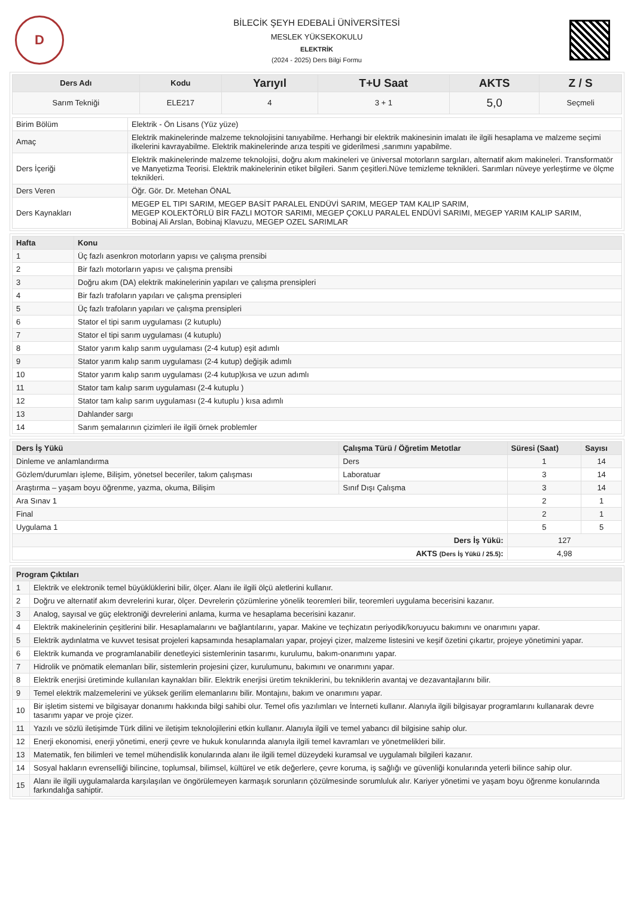D
BİLECİK ŞEYH EDEBALİ ÜNİVERSİTESİ
MESLEK YÜKSEKOKULU
ELEKTRİK
(2024 - 2025) Ders Bilgi Formu
| Ders Adı | Kodu | Yarıyıl | T+U Saat | AKTS | Z / S |
| --- | --- | --- | --- | --- | --- |
| Sarım Tekniği | ELE217 | 4 | 3 + 1 | 5,0 | Seçmeli |
| Birim Bölüm | Elektrik - Ön Lisans (Yüz yüze) |
| Amaç | Elektrik makinelerinde malzeme teknolojisini tanıyabilme. Herhangi bir elektrik makinesinin imalatı ile ilgili hesaplama ve malzeme seçimi ilkelerini kavrayabilme. Elektrik makinelerinde arıza tespiti ve giderilmesi ,sarımını yapabilme. |
| Ders İçeriği | Elektrik makinelerinde malzeme teknolojisi, doğru akım makineleri ve üniversal motorların sargıları, alternatif akım makineleri. Transformatör ve Manyetizma Teorisi. Elektrik makinelerinin etiket bilgileri. Sarım çeşitleri.Nüve temizleme teknikleri. Sarımları nüveye yerleştirme ve ölçme teknikleri. |
| Ders Veren | Öğr. Gör. Dr. Metehan ÖNAL |
| Ders Kaynakları | MEGEP EL TIPI SARIM, MEGEP BASİT PARALEL ENDÜVİ SARIM, MEGEP TAM KALIP SARIM, MEGEP KOLEKTÖRLÜ BİR FAZLI MOTOR SARIMI, MEGEP ÇOKLU PARALEL ENDÜVİ SARIMI, MEGEP YARIM KALIP SARIM, Bobinaj Ali Arslan, Bobinaj Klavuzu, MEGEP OZEL SARIMLAR |
| Hafta | Konu |
| --- | --- |
| 1 | Üç fazlı asenkron motorların yapısı ve çalışma prensibi |
| 2 | Bir fazlı motorların yapısı ve çalışma prensibi |
| 3 | Doğru akım (DA) elektrik makinelerinin yapıları ve çalışma prensipleri |
| 4 | Bir fazlı trafoların yapıları ve çalışma prensipleri |
| 5 | Üç fazlı trafoların yapıları ve çalışma prensipleri |
| 6 | Stator el tipi sarım uygulaması (2 kutuplu) |
| 7 | Stator el tipi sarım uygulaması (4 kutuplu) |
| 8 | Stator yarım kalıp sarım uygulaması (2-4 kutup) eşit adımlı |
| 9 | Stator yarım kalıp sarım uygulaması (2-4 kutup) değişik adımlı |
| 10 | Stator yarım kalıp sarım uygulaması (2-4 kutup)kısa ve uzun adımlı |
| 11 | Stator tam kalıp sarım uygulaması (2-4 kutuplu ) |
| 12 | Stator tam kalıp sarım uygulaması (2-4 kutuplu ) kısa adımlı |
| 13 | Dahlander sargı |
| 14 | Sarım şemalarının çizimleri ile ilgili örnek problemler |
| Ders İş Yükü | Çalışma Türü / Öğretim Metotlar | Süresi (Saat) | Sayısı |
| --- | --- | --- | --- |
| Dinleme ve anlamlandırma | Ders | 1 | 14 |
| Gözlem/durumları işleme, Bilişim, yönetsel beceriler, takım çalışması | Laboratuar | 3 | 14 |
| Araştırma – yaşam boyu öğrenme, yazma, okuma, Bilişim | Sınıf Dışı Çalışma | 3 | 14 |
| Ara Sınav 1 | | 2 | 1 |
| Final | | 2 | 1 |
| Uygulama 1 | | 5 | 5 |
| Ders İş Yükü: | | 127 | |
| AKTS (Ders İş Yükü / 25.5) : | | 4,98 | |
| Program Çıktıları | |
| --- | --- |
| 1 | Elektrik ve elektronik temel büyüklüklerini bilir, ölçer. Alanı ile ilgili ölçü aletlerini kullanır. |
| 2 | Doğru ve alternatif akım devrelerini kurar, ölçer. Devrelerin çözümlerine yönelik teoremleri bilir, teoremleri uygulama becerisini kazanır. |
| 3 | Analog, sayısal ve güç elektroniği devrelerini anlama, kurma ve hesaplama becerisini kazanır. |
| 4 | Elektrik makinelerinin çeşitlerini bilir. Hesaplamalarını ve bağlantılarını, yapar. Makine ve teçhizatın periyodik/koruyucu bakımını ve onarımını yapar. |
| 5 | Elektrik aydınlatma ve kuvvet tesisat projeleri kapsamında hesaplamaları yapar, projeyi çizer, malzeme listesini ve keşif özetini çıkartır, projeye yönetimini yapar. |
| 6 | Elektrik kumanda ve programlanabilir denetleyici sistemlerinin tasarımı, kurulumu, bakım-onarımını yapar. |
| 7 | Hidrolik ve pnömatik elemanları bilir, sistemlerin projesini çizer, kurulumunu, bakımını ve onarımını yapar. |
| 8 | Elektrik enerjisi üretiminde kullanılan kaynakları bilir. Elektrik enerjisi üretim tekniklerini, bu tekniklerin avantaj ve dezavantajlarını bilir. |
| 9 | Temel elektrik malzemelerini ve yüksek gerilim elemanlarını bilir. Montajını, bakım ve onarımını yapar. |
| 10 | Bir işletim sistemi ve bilgisayar donanımı hakkında bilgi sahibi olur. Temel ofis yazılımları ve İnterneti kullanır. Alanıyla ilgili bilgisayar programlarını kullanarak devre tasarımı yapar ve proje çizer. |
| 11 | Yazılı ve sözlü iletişimde Türk dilini ve iletişim teknolojilerini etkin kullanır. Alanıyla ilgili ve temel yabancı dil bilgisine sahip olur. |
| 12 | Enerji ekonomisi, enerji yönetimi, enerji çevre ve hukuk konularında alanıyla ilgili temel kavramları ve yönetmelikleri bilir. |
| 13 | Matematik, fen bilimleri ve temel mühendislik konularında alanı ile ilgili temel düzeydeki kuramsal ve uygulamalı bilgileri kazanır. |
| 14 | Sosyal hakların evrenselliği bilincine, toplumsal, bilimsel, kültürel ve etik değerlere, çevre koruma, iş sağlığı ve güvenliği konularında yeterli bilince sahip olur. |
| 15 | Alanı ile ilgili uygulamalarda karşılaşılan ve öngörülemeyen karmaşık sorunların çözülmesinde sorumluluk alır. Kariyer yönetimi ve yaşam boyu öğrenme konularında farkındalığa sahiptir. |